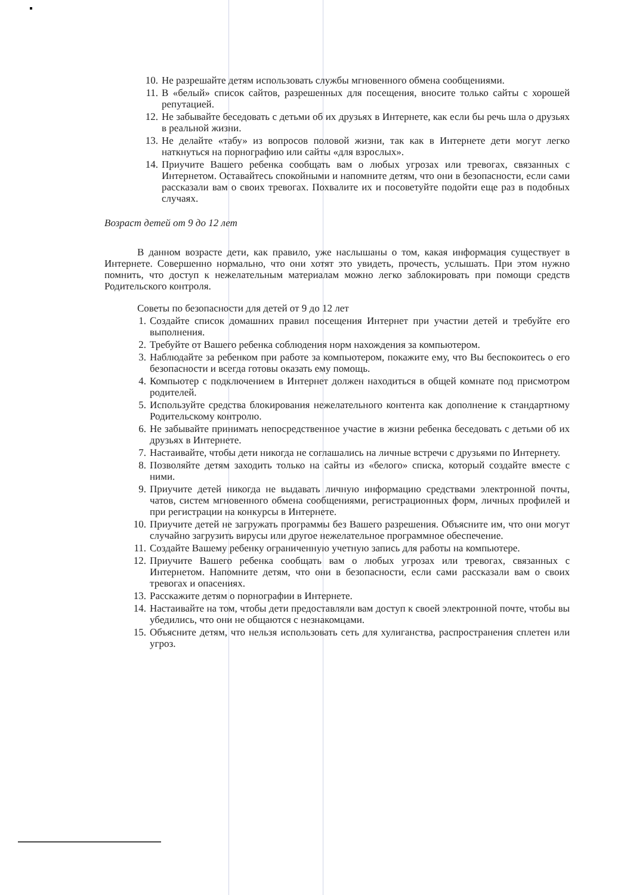10. Не разрешайте детям использовать службы мгновенного обмена сообщениями.
11. В «белый» список сайтов, разрешенных для посещения, вносите только сайты с хорошей репутацией.
12. Не забывайте беседовать с детьми об их друзьях в Интернете, как если бы речь шла о друзьях в реальной жизни.
13. Не делайте «табу» из вопросов половой жизни, так как в Интернете дети могут легко наткнуться на порнографию или сайты «для взрослых».
14. Приучите Вашего ребенка сообщать вам о любых угрозах или тревогах, связанных с Интернетом. Оставайтесь спокойными и напомните детям, что они в безопасности, если сами рассказали вам о своих тревогах. Похвалите их и посоветуйте подойти еще раз в подобных случаях.
Возраст детей от 9 до 12 лет
В данном возрасте дети, как правило, уже наслышаны о том, какая информация существует в Интернете. Совершенно нормально, что они хотят это увидеть, прочесть, услышать. При этом нужно помнить, что доступ к нежелательным материалам можно легко заблокировать при помощи средств Родительского контроля.
Советы по безопасности для детей от 9 до 12 лет
1. Создайте список домашних правил посещения Интернет при участии детей и требуйте его выполнения.
2. Требуйте от Вашего ребенка соблюдения норм нахождения за компьютером.
3. Наблюдайте за ребенком при работе за компьютером, покажите ему, что Вы беспокоитесь о его безопасности и всегда готовы оказать ему помощь.
4. Компьютер с подключением в Интернет должен находиться в общей комнате под присмотром родителей.
5. Используйте средства блокирования нежелательного контента как дополнение к стандартному Родительскому контролю.
6. Не забывайте принимать непосредственное участие в жизни ребенка беседовать с детьми об их друзьях в Интернете.
7. Настаивайте, чтобы дети никогда не соглашались на личные встречи с друзьями по Интернету.
8. Позволяйте детям заходить только на сайты из «белого» списка, который создайте вместе с ними.
9. Приучите детей никогда не выдавать личную информацию средствами электронной почты, чатов, систем мгновенного обмена сообщениями, регистрационных форм, личных профилей и при регистрации на конкурсы в Интернете.
10. Приучите детей не загружать программы без Вашего разрешения. Объясните им, что они могут случайно загрузить вирусы или другое нежелательное программное обеспечение.
11. Создайте Вашему ребенку ограниченную учетную запись для работы на компьютере.
12. Приучите Вашего ребенка сообщать вам о любых угрозах или тревогах, связанных с Интернетом. Напомните детям, что они в безопасности, если сами рассказали вам о своих тревогах и опасениях.
13. Расскажите детям о порнографии в Интернете.
14. Настаивайте на том, чтобы дети предоставляли вам доступ к своей электронной почте, чтобы вы убедились, что они не общаются с незнакомцами.
15. Объясните детям, что нельзя использовать сеть для хулиганства, распространения сплетен или угроз.